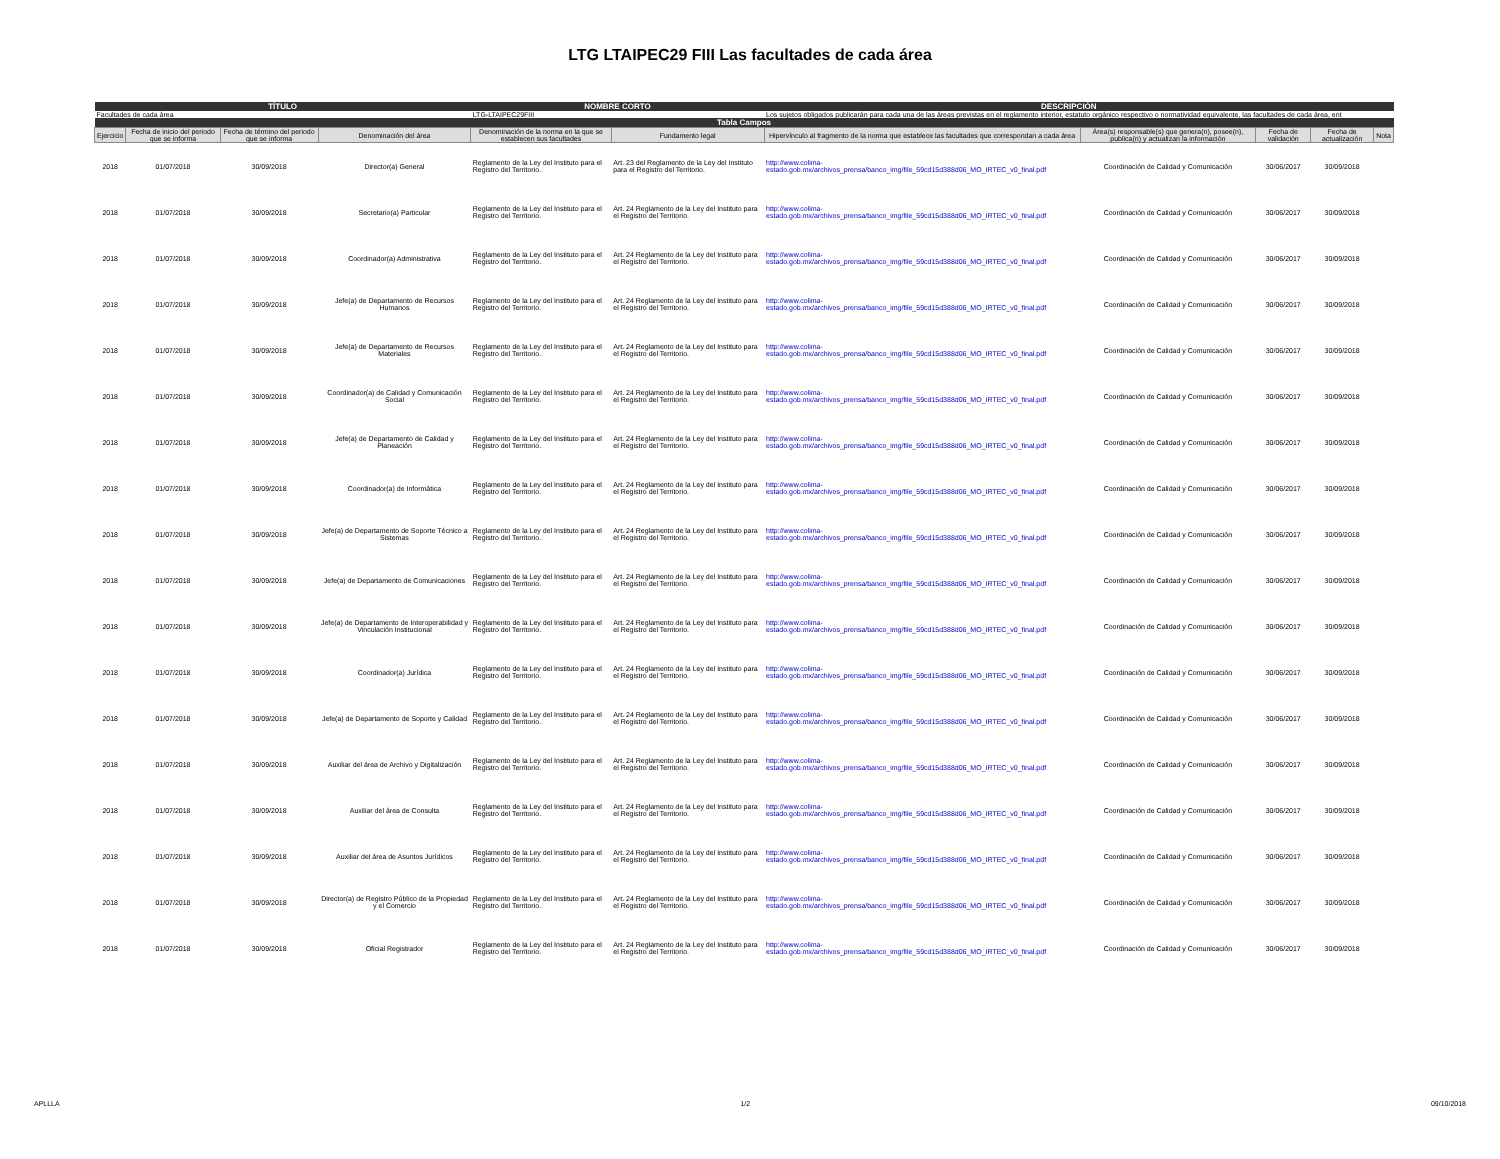LTG LTAIPEC29 FIII Las facultades de cada área
| TÍTULO | | | | NOMBRE CORTO | | DESCRIPCIÓN | | | | |
| --- | --- | --- | --- | --- | --- | --- | --- | --- | --- | --- |
| Facultades de cada área | | | | LTG-LTAIPEC29FIII | | Los sujetos obligados publicarán para cada una de las áreas previstas en el reglamento interior, estatuto orgánico respectivo o normatividad equivalente, las facultades de cada área, ent | | | | |
| Tabla Campos | | | | | | | | | | |
| Ejercicio | Fecha de inicio del periodo que se informa | Fecha de término del periodo que se informa | Denominación del área | Denominación de la norma en la que se establecen sus facultades | Fundamento legal | Hipervínculo al fragmento de la norma que establece las facultades que correspondan a cada área | Área(s) responsable(s) que genera(n), posee(n), publica(n) y actualizan la información | Fecha de validación | Fecha de actualización | Nota |
| 2018 | 01/07/2018 | 30/09/2018 | Director(a) General | Reglamento de la Ley del Instituto para el Registro del Territorio. | Art. 23 del Reglamento de la Ley del Instituto para el Registro del Territorio. | http://www.colima-estado.gob.mx/archivos_prensa/banco_img/file_59cd15d388d06_MO_IRTEC_v0_final.pdf | Coordinación de Calidad y Comunicación | 30/06/2017 | 30/09/2018 | |
| 2018 | 01/07/2018 | 30/09/2018 | Secretario(a) Particular | Reglamento de la Ley del Instituto para el Registro del Territorio. | Art. 24 Reglamento de la Ley del Instituto para el Registro del Territorio. | http://www.colima-estado.gob.mx/archivos_prensa/banco_img/file_59cd15d388d06_MO_IRTEC_v0_final.pdf | Coordinación de Calidad y Comunicación | 30/06/2017 | 30/09/2018 | |
| 2018 | 01/07/2018 | 30/09/2018 | Coordinador(a) Administrativa | Reglamento de la Ley del Instituto para el Registro del Territorio. | Art. 24 Reglamento de la Ley del Instituto para el Registro del Territorio. | http://www.colima-estado.gob.mx/archivos_prensa/banco_img/file_59cd15d388d06_MO_IRTEC_v0_final.pdf | Coordinación de Calidad y Comunicación | 30/06/2017 | 30/09/2018 | |
| 2018 | 01/07/2018 | 30/09/2018 | Jefe(a) de Departamento de Recursos Humanos | Reglamento de la Ley del Instituto para el Registro del Territorio. | Art. 24 Reglamento de la Ley del Instituto para el Registro del Territorio. | http://www.colima-estado.gob.mx/archivos_prensa/banco_img/file_59cd15d388d06_MO_IRTEC_v0_final.pdf | Coordinación de Calidad y Comunicación | 30/06/2017 | 30/09/2018 | |
| 2018 | 01/07/2018 | 30/09/2018 | Jefe(a) de Departamento de Recursos Materiales | Reglamento de la Ley del Instituto para el Registro del Territorio. | Art. 24 Reglamento de la Ley del Instituto para el Registro del Territorio. | http://www.colima-estado.gob.mx/archivos_prensa/banco_img/file_59cd15d388d06_MO_IRTEC_v0_final.pdf | Coordinación de Calidad y Comunicación | 30/06/2017 | 30/09/2018 | |
| 2018 | 01/07/2018 | 30/09/2018 | Coordinador(a) de Calidad y Comunicación Social | Reglamento de la Ley del Instituto para el Registro del Territorio. | Art. 24 Reglamento de la Ley del Instituto para el Registro del Territorio. | http://www.colima-estado.gob.mx/archivos_prensa/banco_img/file_59cd15d388d06_MO_IRTEC_v0_final.pdf | Coordinación de Calidad y Comunicación | 30/06/2017 | 30/09/2018 | |
| 2018 | 01/07/2018 | 30/09/2018 | Jefe(a) de Departamento de Calidad y Planeación | Reglamento de la Ley del Instituto para el Registro del Territorio. | Art. 24 Reglamento de la Ley del Instituto para el Registro del Territorio. | http://www.colima-estado.gob.mx/archivos_prensa/banco_img/file_59cd15d388d06_MO_IRTEC_v0_final.pdf | Coordinación de Calidad y Comunicación | 30/06/2017 | 30/09/2018 | |
| 2018 | 01/07/2018 | 30/09/2018 | Coordinador(a) de Informática | Reglamento de la Ley del Instituto para el Registro del Territorio. | Art. 24 Reglamento de la Ley del Instituto para el Registro del Territorio. | http://www.colima-estado.gob.mx/archivos_prensa/banco_img/file_59cd15d388d06_MO_IRTEC_v0_final.pdf | Coordinación de Calidad y Comunicación | 30/06/2017 | 30/09/2018 | |
| 2018 | 01/07/2018 | 30/09/2018 | Jefe(a) de Departamento de Soporte Técnico a Sistemas | Reglamento de la Ley del Instituto para el Registro del Territorio. | Art. 24 Reglamento de la Ley del Instituto para el Registro del Territorio. | http://www.colima-estado.gob.mx/archivos_prensa/banco_img/file_59cd15d388d06_MO_IRTEC_v0_final.pdf | Coordinación de Calidad y Comunicación | 30/06/2017 | 30/09/2018 | |
| 2018 | 01/07/2018 | 30/09/2018 | Jefe(a) de Departamento de Comunicaciones | Reglamento de la Ley del Instituto para el Registro del Territorio. | Art. 24 Reglamento de la Ley del Instituto para el Registro del Territorio. | http://www.colima-estado.gob.mx/archivos_prensa/banco_img/file_59cd15d388d06_MO_IRTEC_v0_final.pdf | Coordinación de Calidad y Comunicación | 30/06/2017 | 30/09/2018 | |
| 2018 | 01/07/2018 | 30/09/2018 | Jefe(a) de Departamento de Interoperabilidad y Vinculación Institucional | Reglamento de la Ley del Instituto para el Registro del Territorio. | Art. 24 Reglamento de la Ley del Instituto para el Registro del Territorio. | http://www.colima-estado.gob.mx/archivos_prensa/banco_img/file_59cd15d388d06_MO_IRTEC_v0_final.pdf | Coordinación de Calidad y Comunicación | 30/06/2017 | 30/09/2018 | |
| 2018 | 01/07/2018 | 30/09/2018 | Coordinador(a) Jurídica | Reglamento de la Ley del Instituto para el Registro del Territorio. | Art. 24 Reglamento de la Ley del Instituto para el Registro del Territorio. | http://www.colima-estado.gob.mx/archivos_prensa/banco_img/file_59cd15d388d06_MO_IRTEC_v0_final.pdf | Coordinación de Calidad y Comunicación | 30/06/2017 | 30/09/2018 | |
| 2018 | 01/07/2018 | 30/09/2018 | Jefe(a) de Departamento de Soporte y Calidad | Reglamento de la Ley del Instituto para el Registro del Territorio. | Art. 24 Reglamento de la Ley del Instituto para el Registro del Territorio. | http://www.colima-estado.gob.mx/archivos_prensa/banco_img/file_59cd15d388d06_MO_IRTEC_v0_final.pdf | Coordinación de Calidad y Comunicación | 30/06/2017 | 30/09/2018 | |
| 2018 | 01/07/2018 | 30/09/2018 | Auxiliar del área de Archivo y Digitalización | Reglamento de la Ley del Instituto para el Registro del Territorio. | Art. 24 Reglamento de la Ley del Instituto para el Registro del Territorio. | http://www.colima-estado.gob.mx/archivos_prensa/banco_img/file_59cd15d388d06_MO_IRTEC_v0_final.pdf | Coordinación de Calidad y Comunicación | 30/06/2017 | 30/09/2018 | |
| 2018 | 01/07/2018 | 30/09/2018 | Auxiliar del área de Consulta | Reglamento de la Ley del Instituto para el Registro del Territorio. | Art. 24 Reglamento de la Ley del Instituto para el Registro del Territorio. | http://www.colima-estado.gob.mx/archivos_prensa/banco_img/file_59cd15d388d06_MO_IRTEC_v0_final.pdf | Coordinación de Calidad y Comunicación | 30/06/2017 | 30/09/2018 | |
| 2018 | 01/07/2018 | 30/09/2018 | Auxiliar del área de Asuntos Jurídicos | Reglamento de la Ley del Instituto para el Registro del Territorio. | Art. 24 Reglamento de la Ley del Instituto para el Registro del Territorio. | http://www.colima-estado.gob.mx/archivos_prensa/banco_img/file_59cd15d388d06_MO_IRTEC_v0_final.pdf | Coordinación de Calidad y Comunicación | 30/06/2017 | 30/09/2018 | |
| 2018 | 01/07/2018 | 30/09/2018 | Director(a) de Registro Público de la Propiedad y el Comercio | Reglamento de la Ley del Instituto para el Registro del Territorio. | Art. 24 Reglamento de la Ley del Instituto para el Registro del Territorio. | http://www.colima-estado.gob.mx/archivos_prensa/banco_img/file_59cd15d388d06_MO_IRTEC_v0_final.pdf | Coordinación de Calidad y Comunicación | 30/06/2017 | 30/09/2018 | |
| 2018 | 01/07/2018 | 30/09/2018 | Oficial Registrador | Reglamento de la Ley del Instituto para el Registro del Territorio. | Art. 24 Reglamento de la Ley del Instituto para el Registro del Territorio. | http://www.colima-estado.gob.mx/archivos_prensa/banco_img/file_59cd15d388d06_MO_IRTEC_v0_final.pdf | Coordinación de Calidad y Comunicación | 30/06/2017 | 30/09/2018 | |
APLLLA 1/2 09/10/2018